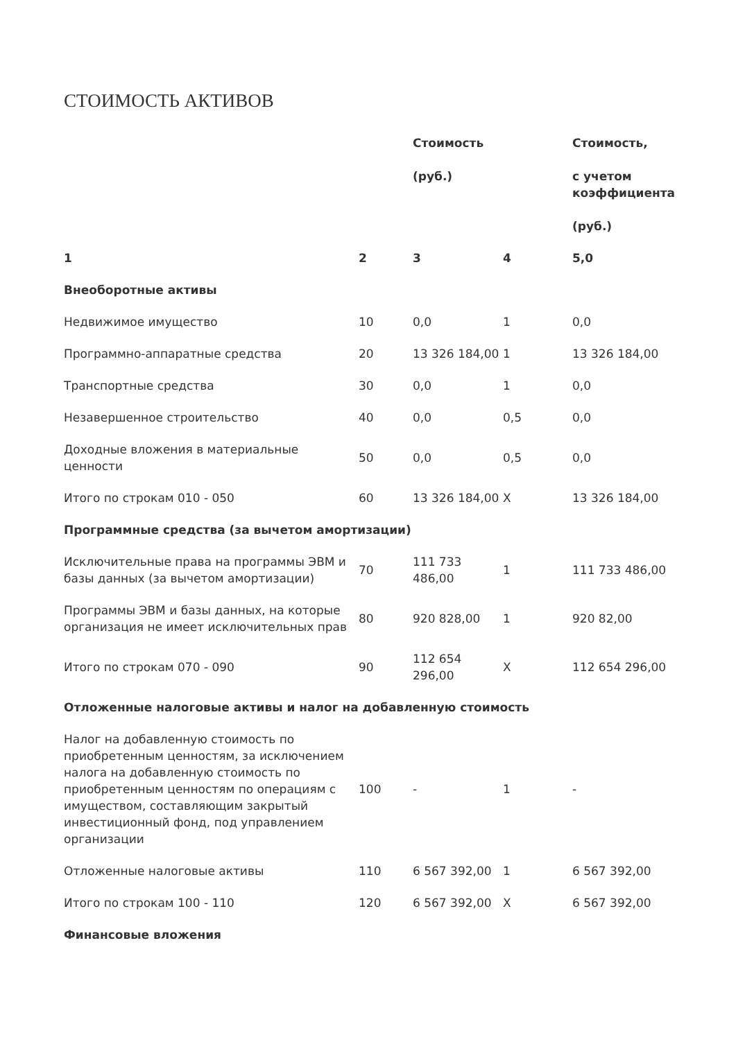СТОИМОСТЬ АКТИВОВ
| | | Стоимость (руб.) | | Стоимость, с учетом коэффициента (руб.) |
| --- | --- | --- | --- | --- |
| 1 | 2 | 3 | 4 | 5,0 |
| Внеоборотные активы | | | | |
| Недвижимое имущество | 10 | 0,0 | 1 | 0,0 |
| Программно-аппаратные средства | 20 | 13 326 184,00 | 1 | 13 326 184,00 |
| Транспортные средства | 30 | 0,0 | 1 | 0,0 |
| Незавершенное строительство | 40 | 0,0 | 0,5 | 0,0 |
| Доходные вложения в материальные ценности | 50 | 0,0 | 0,5 | 0,0 |
| Итого по строкам 010 - 050 | 60 | 13 326 184,00 | X | 13 326 184,00 |
| Программные средства (за вычетом амортизации) | | | | |
| Исключительные права на программы ЭВМ и базы данных (за вычетом амортизации) | 70 | 111 733 486,00 | 1 | 111 733 486,00 |
| Программы ЭВМ и базы данных, на которые организация не имеет исключительных прав | 80 | 920 828,00 | 1 | 920 82,00 |
| Итого по строкам 070 - 090 | 90 | 112 654 296,00 | X | 112 654 296,00 |
| Отложенные налоговые активы и налог на добавленную стоимость | | | | |
| Налог на добавленную стоимость по приобретенным ценностям, за исключением налога на добавленную стоимость по приобретенным ценностям по операциям с имуществом, составляющим закрытый инвестиционный фонд, под управлением организации | 100 | - | 1 | - |
| Отложенные налоговые активы | 110 | 6 567 392,00 | 1 | 6 567 392,00 |
| Итого по строкам 100 - 110 | 120 | 6 567 392,00 | X | 6 567 392,00 |
| Финансовые вложения | | | | |